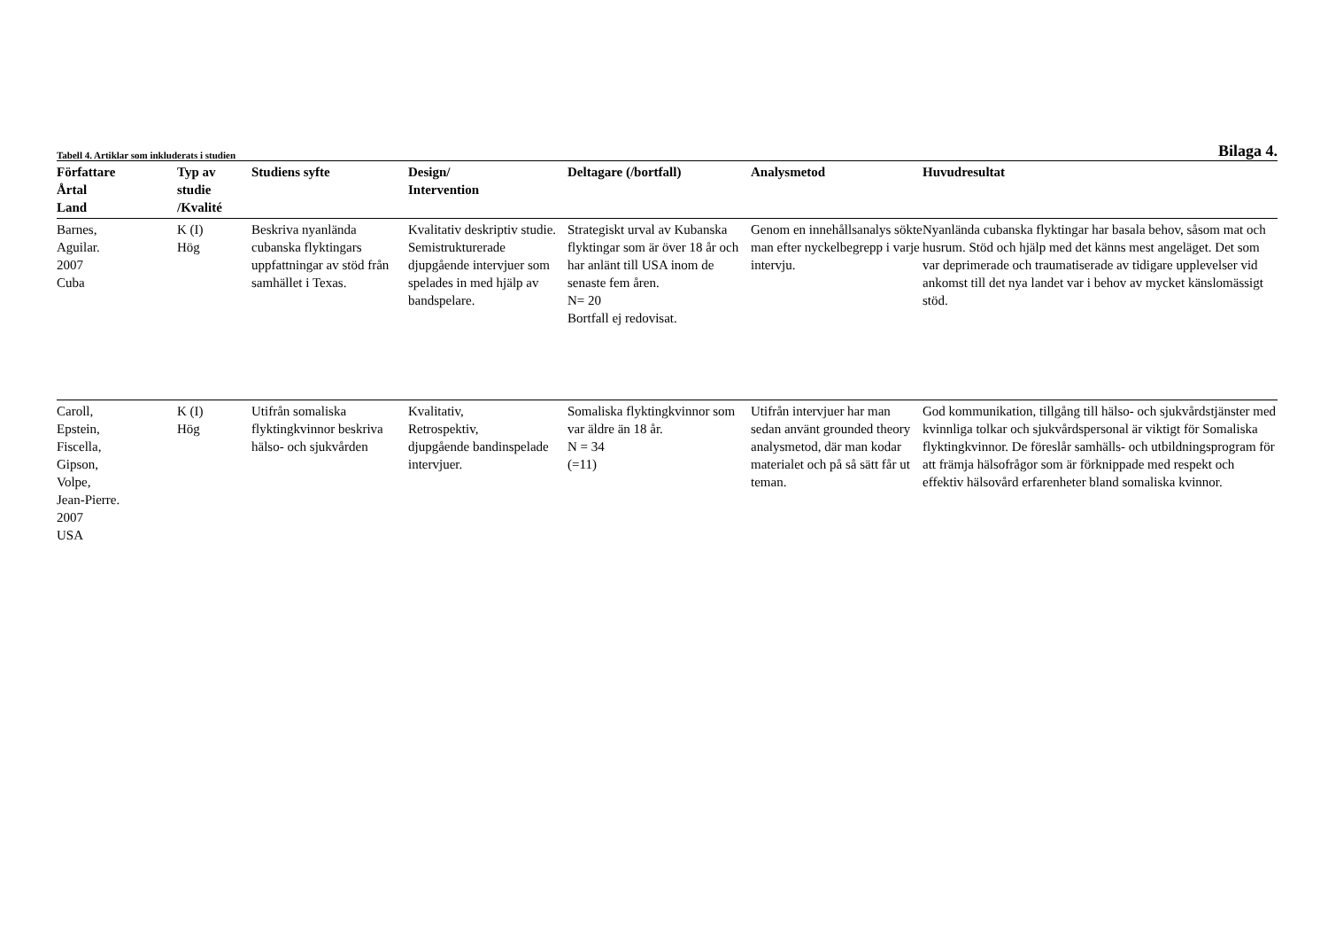Tabell 4. Artiklar som inkluderats i studien Bilaga 4.
| Författare Årtal Land | Typ av studie /Kvalité | Studiens syfte | Design/ Intervention | Deltagare (/bortfall) | Analysmetod | Huvudresultat |
| --- | --- | --- | --- | --- | --- | --- |
| Barnes, Aguilar. 2007 Cuba | K (I) Hög | Beskriva nyanlända cubanska flyktingars uppfattningar av stöd från samhället i Texas. | Kvalitativ deskriptiv studie. Semistrukturerade djupgående intervjuer som spelades in med hjälp av bandspelare. | Strategiskt urval av Kubanska flyktingar som är över 18 år och har anlänt till USA inom de senaste fem åren. N= 20 Bortfall ej redovisat. | Genom en innehållsanalys sökte man efter nyckelbegrepp i varje intervju. | Nyanlända cubanska flyktingar har basala behov, såsom mat och husrum. Stöd och hjälp med det känns mest angeläget. Det som var deprimerade och traumatiserade av tidigare upplevelser vid ankomst till det nya landet var i behov av mycket känslomässigt stöd. |
| Caroll, Epstein, Fiscella, Gipson, Volpe, Jean-Pierre. 2007 USA | K (I) Hög | Utifrån somaliska flyktingkvinnor beskriva hälso- och sjukvården | Kvalitativ, Retrospektiv, djupgående bandinspelade intervjuer. | Somaliska flyktingkvinnor som var äldre än 18 år. N = 34 (=11) | Utifrån intervjuer har man sedan använt grounded theory analysmetod, där man kodar materialet och på så sätt får ut teman. | God kommunikation, tillgång till hälso- och sjukvårdstjänster med kvinnliga tolkar och sjukvårdspersonal är viktigt för Somaliska flyktingkvinnor. De föreslår samhälls- och utbildningsprogram för att främja hälsofrågor som är förknippade med respekt och effektiv hälsovård erfarenheter bland somaliska kvinnor. |